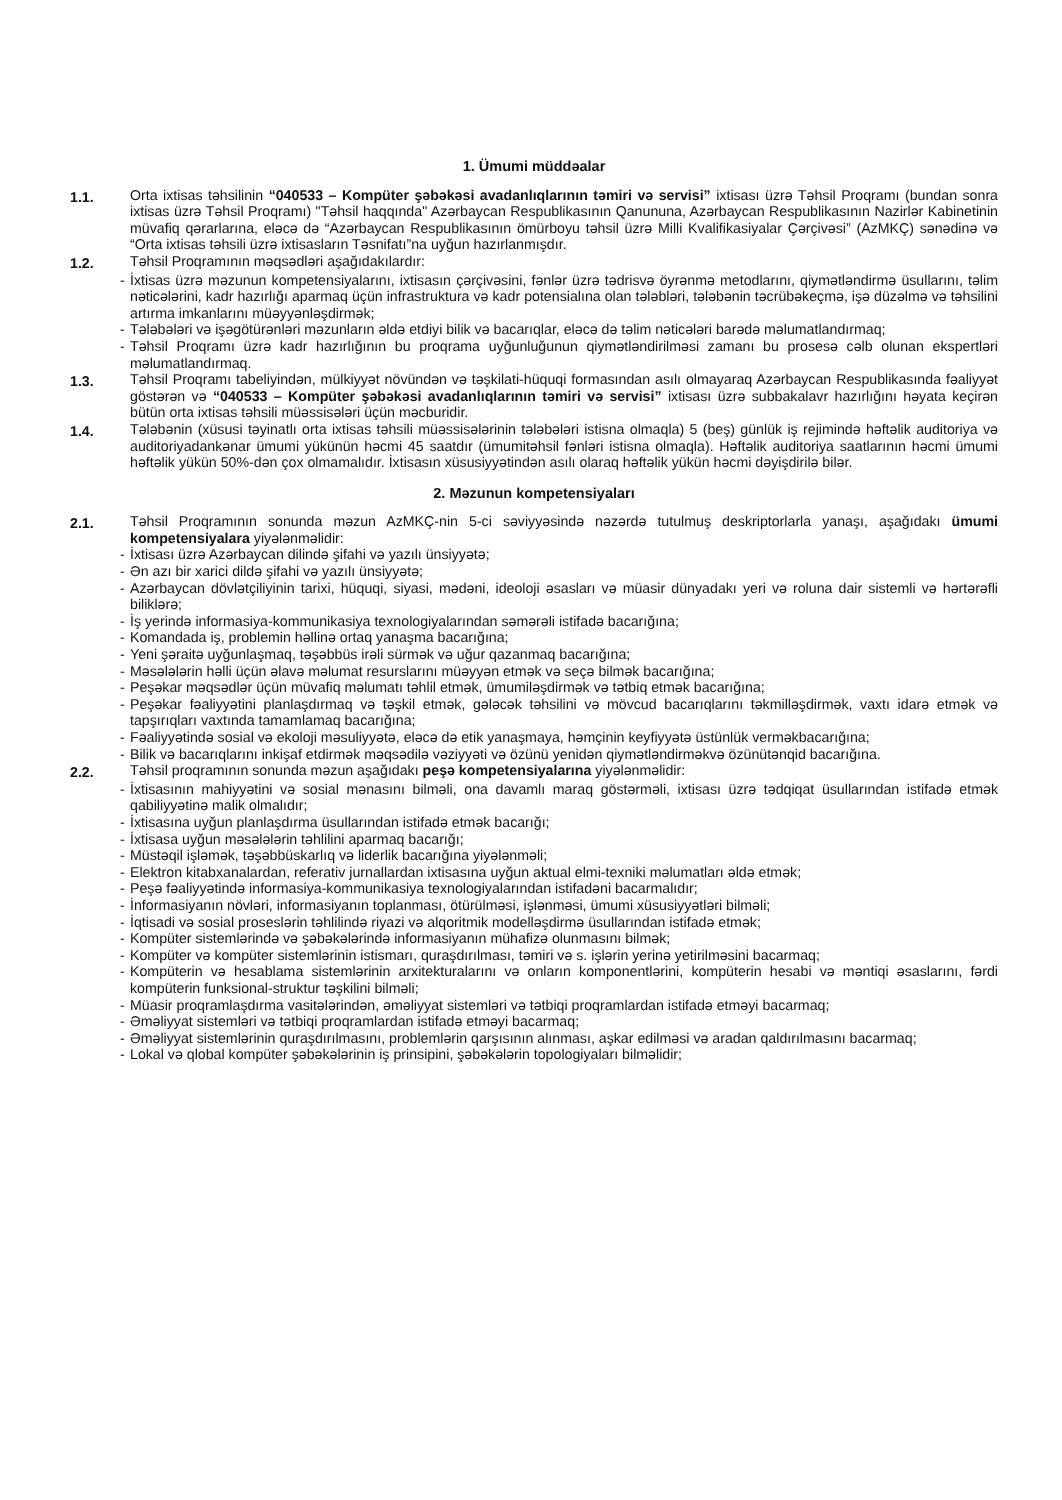1. Ümumi müddəalar
1.1. Orta ixtisas təhsilinin “040533 – Kompüter şəbəkəsi avadanlıqlarının təmiri və servisi” ixtisası üzrə Təhsil Proqramı (bundan sonra ixtisas üzrə Təhsil Proqramı) "Təhsil haqqında" Azərbaycan Respublikasının Qanununa, Azərbaycan Respublikasının Nazirlər Kabinetinin müvafiq qərarlarına, eləcə də “Azərbaycan Respublikasının ömürboyu təhsil üzrə Milli Kvalifikasiyalar Çərçivəsi” (AzMKÇ) sənədinə və “Orta ixtisas təhsili üzrə ixtisasların Təsnifatı”na uyğun hazırlanmışdır.
1.2. Təhsil Proqramının məqsədləri aşağıdakılardır:
- İxtisas üzrə məzunun kompetensiyalarını, ixtisasın çərçivəsini, fənlər üzrə tədrisvə öyrənmə metodlarını, qiymətləndirmə üsullarını, təlim nəticələrini, kadr hazırlığı aparmaq üçün infrastruktura və kadr potensialına olan tələbləri, tələbənin təcrübəkeçmə, işə düzəlmə və təhsilini artırma imkanlarını müəyyənləşdirmək;
- Tələbələri və işəgötürənləri məzunların əldə etdiyi bilik və bacarıqlar, eləcə də təlim nəticələri barədə məlumatlandırmaq;
- Təhsil Proqramı üzrə kadr hazırlığının bu proqrama uyğunluğunun qiymətləndirilməsi zamanı bu prosesə cəlb olunan ekspertləri məlumatlandırmaq.
1.3. Təhsil Proqramı tabeliyindən, mülkiyyət növündən və təşkilati-hüquqi formasından asılı olmayaraq Azərbaycan Respublikasında fəaliyyət göstərən və “040533 – Kompüter şəbəkəsi avadanlıqlarının təmiri və servisi” ixtisası üzrə subbakalavr hazırlığını həyata keçirən bütün orta ixtisas təhsili müəssisələri üçün məcburidir.
1.4. Tələbənin (xüsusi təyinatlı orta ixtisas təhsili müəssisələrinin tələbələri istisna olmaqla) 5 (beş) günlük iş rejimində həftəlik auditoriya və auditoriyadankənar ümumi yükünün həcmi 45 saatdır (ümumitəhsil fənləri istisna olmaqla). Həftəlik auditoriya saatlarının həcmi ümumi həftəlik yükün 50%-dən çox olmamalıdır. İxtisasın xüsusiyyətindən asılı olaraq həftəlik yükün həcmi dəyişdirilə bilər.
2. Məzunun kompetensiyaları
2.1. Təhsil Proqramının sonunda məzun AzMKÇ-nin 5-ci səviyyəsində nəzərdə tutulmuş deskriptorlarla yanaşı, aşağıdakı ümumi kompetensiyalara yiyələnməlidir:
- İxtisası üzrə Azərbaycan dilində şifahi və yazılı ünsiyyətə;
- Ən azı bir xarici dildə şifahi və yazılı ünsiyyətə;
- Azərbaycan dövlətçiliyinin tarixi, hüquqi, siyasi, mədəni, ideoloji əsasları və müasir dünyadakı yeri və roluna dair sistemli və hərtərəfli biliklərə;
- İş yerində informasiya-kommunikasiya texnologiyalarından səmərəli istifadə bacarığına;
- Komandada iş, problemin həllinə ortaq yanaşma bacarığına;
- Yeni şəraitə uyğunlaşmaq, təşəbbüs irəli sürmək və uğur qazanmaq bacarığına;
- Məsələlərin həlli üçün əlavə məlumat resurslarını müəyyən etmək və seçə bilmək bacarığına;
- Peşəkar məqsədlər üçün müvafiq məlumatı təhlil etmək, ümumiləşdirmək və tətbiq etmək bacarığına;
- Peşəkar fəaliyyətini planlaşdırmaq və təşkil etmək, gələcək təhsilini və mövcud bacarıqlarını təkmilləşdirmək, vaxtı idarə etmək və tapşırıqları vaxtında tamamlamaq bacarığına;
- Fəaliyyətində sosial və ekoloji məsuliyyətə, eləcə də etik yanaşmaya, həmçinin keyfiyyətə üstünlük verməkbacarığına;
- Bilik və bacarıqlarını inkişaf etdirmək məqsədilə vəziyyəti və özünü yenidən qiymətləndirməkvə özünütənqid bacarığına.
2.2. Təhsil proqramının sonunda məzun aşağıdakı peşə kompetensiyalarına yiyələnməlidir:
- İxtisasının mahiyyətini və sosial mənasını bilməli, ona davamlı maraq göstərməli, ixtisası üzrə tədqiqat üsullarından istifadə etmək qabiliyyətinə malik olmalıdır;
- İxtisasına uyğun planlaşdırma üsullarından istifadə etmək bacarığı;
- İxtisasa uyğun məsələlərin təhlilini aparmaq bacarığı;
- Müstəqil işləmək, təşəbbüskarlıq və liderlik bacarığına yiyələnməli;
- Elektron kitabxanalardan, referativ jurnallardan ixtisasına uyğun aktual elmi-texniki məlumatları əldə etmək;
- Peşə fəaliyyətində informasiya-kommunikasiya texnologiyalarından istifadəni bacarmalıdır;
- İnformasiyanın növləri, informasiyanın toplanması, ötürülməsi, işlənməsi, ümumi xüsusiyyətləri bilməli;
- İqtisadi və sosial proseslərin təhlilində riyazi və alqoritmik modelləşdirmə üsullarından istifadə etmək;
- Kompüter sistemlərində və şəbəkələrində informasiyanın mühafizə olunmasını bilmək;
- Kompüter və kompüter sistemlərinin istismarı, quraşdırılması, təmiri və s. işlərin yerinə yetirilməsini bacarmaq;
- Kompüterin və hesablama sistemlərinin arxitekturalarını və onların komponentlərini, kompüterin hesabi və məntiqi əsaslarını, fərdi kompüterin funksional-struktur təşkilini bilməli;
- Müasir proqramlaşdırma vasitələrindən, əməliyyat sistemləri və tətbiqi proqramlardan istifadə etməyi bacarmaq;
- Əməliyyat sistemləri və tətbiqi proqramlardan istifadə etməyi bacarmaq;
- Əməliyyat sistemlərinin quraşdırılmasını, problemlərin qarşısının alınması, aşkar edilməsi və aradan qaldırılmasını bacarmaq;
- Lokal və qlobal kompüter şəbəkələrinin iş prinsipini, şəbəkələrin topologiyaları bilməlidir;